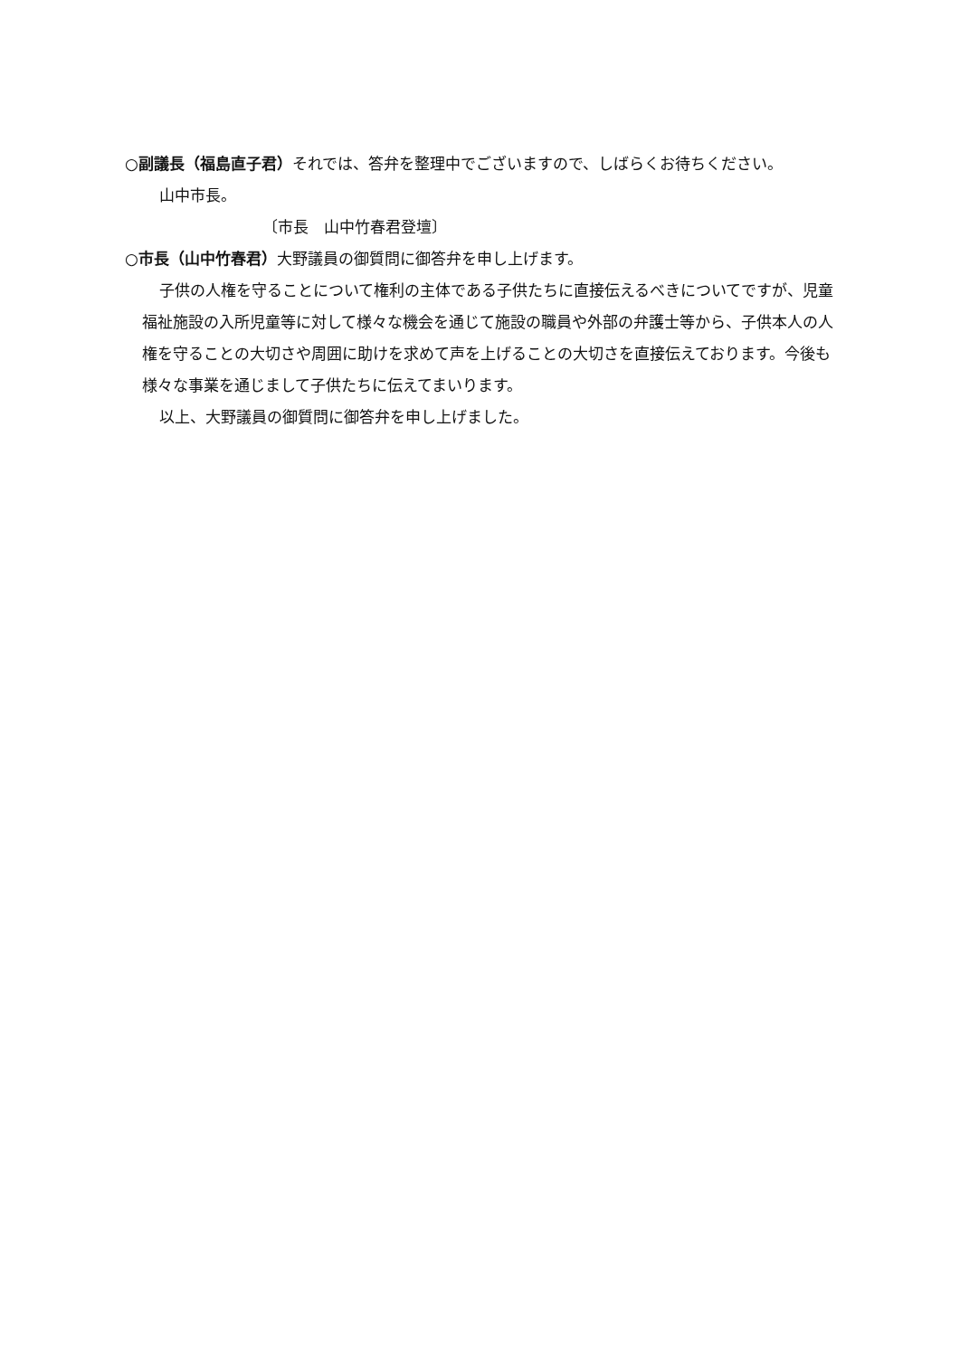○副議長（福島直子君）それでは、答弁を整理中でございますので、しばらくお待ちください。
山中市長。
〔市長　山中竹春君登壇〕
○市長（山中竹春君）大野議員の御質問に御答弁を申し上げます。
子供の人権を守ることについて権利の主体である子供たちに直接伝えるべきについてですが、児童福祉施設の入所児童等に対して様々な機会を通じて施設の職員や外部の弁護士等から、子供本人の人権を守ることの大切さや周囲に助けを求めて声を上げることの大切さを直接伝えております。今後も様々な事業を通じまして子供たちに伝えてまいります。
以上、大野議員の御質問に御答弁を申し上げました。